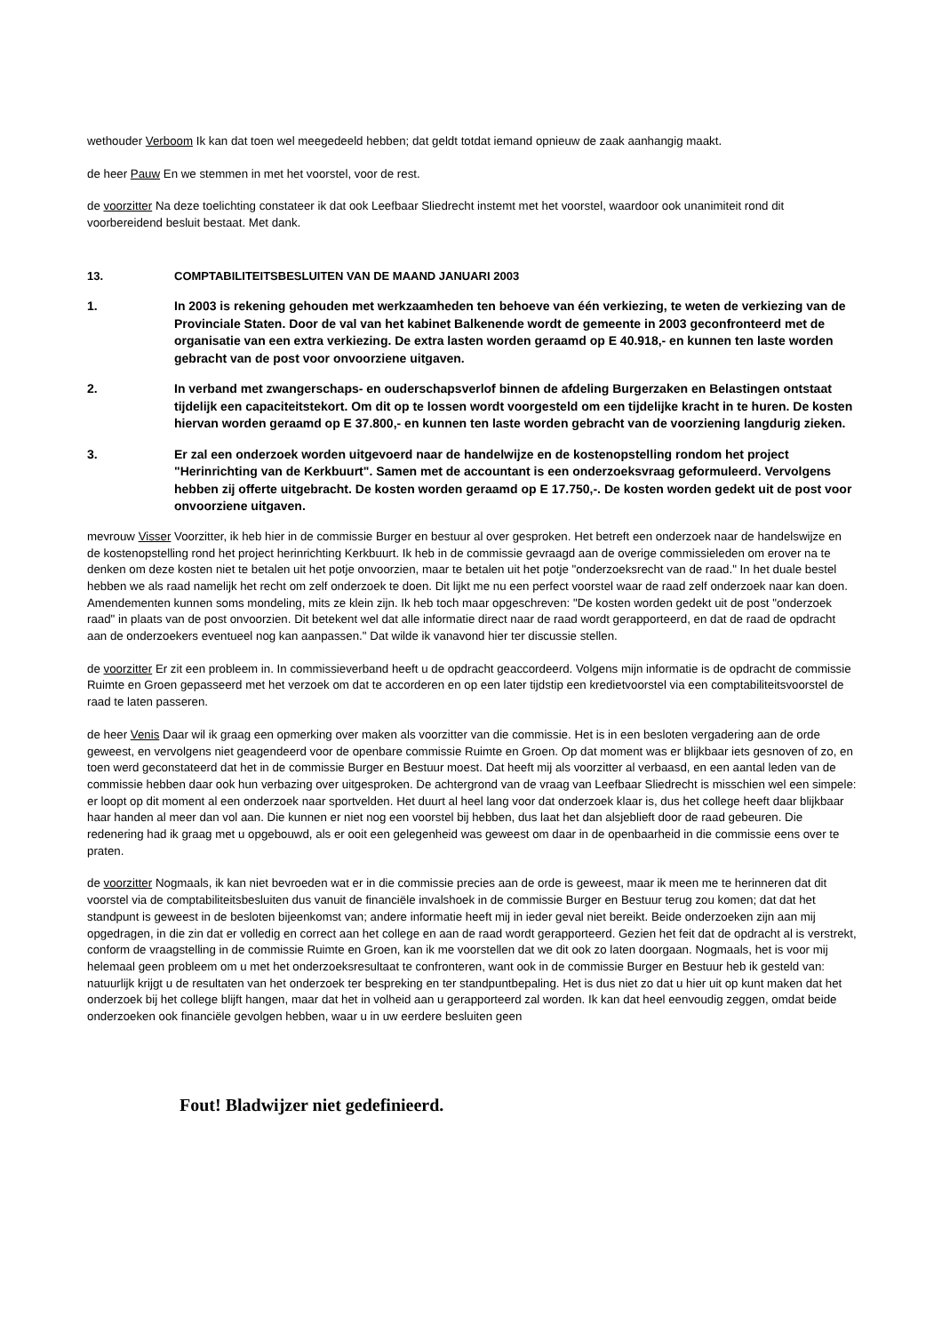wethouder Verboom Ik kan dat toen wel meegedeeld hebben; dat geldt totdat iemand opnieuw de zaak aanhangig maakt.
de heer Pauw En we stemmen in met het voorstel, voor de rest.
de voorzitter Na deze toelichting constateer ik dat ook Leefbaar Sliedrecht instemt met het voorstel, waardoor ook unanimiteit rond dit voorbereidend besluit bestaat. Met dank.
13. COMPTABILITEITSBESLUITEN VAN DE MAAND JANUARI 2003
1. In 2003 is rekening gehouden met werkzaamheden ten behoeve van één verkiezing, te weten de verkiezing van de Provinciale Staten. Door de val van het kabinet Balkenende wordt de gemeente in 2003 geconfronteerd met de organisatie van een extra verkiezing. De extra lasten worden geraamd op E 40.918,- en kunnen ten laste worden gebracht van de post voor onvoorziene uitgaven.
2. In verband met zwangerschaps- en ouderschapsverlof binnen de afdeling Burgerzaken en Belastingen ontstaat tijdelijk een capaciteitstekort. Om dit op te lossen wordt voorgesteld om een tijdelijke kracht in te huren. De kosten hiervan worden geraamd op E 37.800,- en kunnen ten laste worden gebracht van de voorziening langdurig zieken.
3. Er zal een onderzoek worden uitgevoerd naar de handelwijze en de kostenopstelling rondom het project "Herinrichting van de Kerkbuurt". Samen met de accountant is een onderzoeksvraag geformuleerd. Vervolgens hebben zij offerte uitgebracht. De kosten worden geraamd op E 17.750,-. De kosten worden gedekt uit de post voor onvoorziene uitgaven.
mevrouw Visser Voorzitter, ik heb hier in de commissie Burger en bestuur al over gesproken. Het betreft een onderzoek naar de handelswijze en de kostenopstelling rond het project herinrichting Kerkbuurt. Ik heb in de commissie gevraagd aan de overige commissieleden om erover na te denken om deze kosten niet te betalen uit het potje onvoorzien, maar te betalen uit het potje "onderzoeksrecht van de raad." In het duale bestel hebben we als raad namelijk het recht om zelf onderzoek te doen. Dit lijkt me nu een perfect voorstel waar de raad zelf onderzoek naar kan doen. Amendementen kunnen soms mondeling, mits ze klein zijn. Ik heb toch maar opgeschreven: "De kosten worden gedekt uit de post "onderzoek raad" in plaats van de post onvoorzien. Dit betekent wel dat alle informatie direct naar de raad wordt gerapporteerd, en dat de raad de opdracht aan de onderzoekers eventueel nog kan aanpassen." Dat wilde ik vanavond hier ter discussie stellen.
de voorzitter Er zit een probleem in. In commissieverband heeft u de opdracht geaccordeerd. Volgens mijn informatie is de opdracht de commissie Ruimte en Groen gepasseerd met het verzoek om dat te accorderen en op een later tijdstip een kredietvoorstel via een comptabiliteitsvoorstel de raad te laten passeren.
de heer Venis Daar wil ik graag een opmerking over maken als voorzitter van die commissie. Het is in een besloten vergadering aan de orde geweest, en vervolgens niet geagendeerd voor de openbare commissie Ruimte en Groen. Op dat moment was er blijkbaar iets gesnoven of zo, en toen werd geconstateerd dat het in de commissie Burger en Bestuur moest. Dat heeft mij als voorzitter al verbaasd, en een aantal leden van de commissie hebben daar ook hun verbazing over uitgesproken. De achtergrond van de vraag van Leefbaar Sliedrecht is misschien wel een simpele: er loopt op dit moment al een onderzoek naar sportvelden. Het duurt al heel lang voor dat onderzoek klaar is, dus het college heeft daar blijkbaar haar handen al meer dan vol aan. Die kunnen er niet nog een voorstel bij hebben, dus laat het dan alsjeblieft door de raad gebeuren. Die redenering had ik graag met u opgebouwd, als er ooit een gelegenheid was geweest om daar in de openbaarheid in die commissie eens over te praten.
de voorzitter Nogmaals, ik kan niet bevroeden wat er in die commissie precies aan de orde is geweest, maar ik meen me te herinneren dat dit voorstel via de comptabiliteitsbesluiten dus vanuit de financiële invalshoek in de commissie Burger en Bestuur terug zou komen; dat dat het standpunt is geweest in de besloten bijeenkomst van; andere informatie heeft mij in ieder geval niet bereikt. Beide onderzoeken zijn aan mij opgedragen, in die zin dat er volledig en correct aan het college en aan de raad wordt gerapporteerd. Gezien het feit dat de opdracht al is verstrekt, conform de vraagstelling in de commissie Ruimte en Groen, kan ik me voorstellen dat we dit ook zo laten doorgaan. Nogmaals, het is voor mij helemaal geen probleem om u met het onderzoeksresultaat te confronteren, want ook in de commissie Burger en Bestuur heb ik gesteld van: natuurlijk krijgt u de resultaten van het onderzoek ter bespreking en ter standpuntbepaling. Het is dus niet zo dat u hier uit op kunt maken dat het onderzoek bij het college blijft hangen, maar dat het in volheid aan u gerapporteerd zal worden. Ik kan dat heel eenvoudig zeggen, omdat beide onderzoeken ook financiële gevolgen hebben, waar u in uw eerdere besluiten geen
Fout! Bladwijzer niet gedefinieerd.